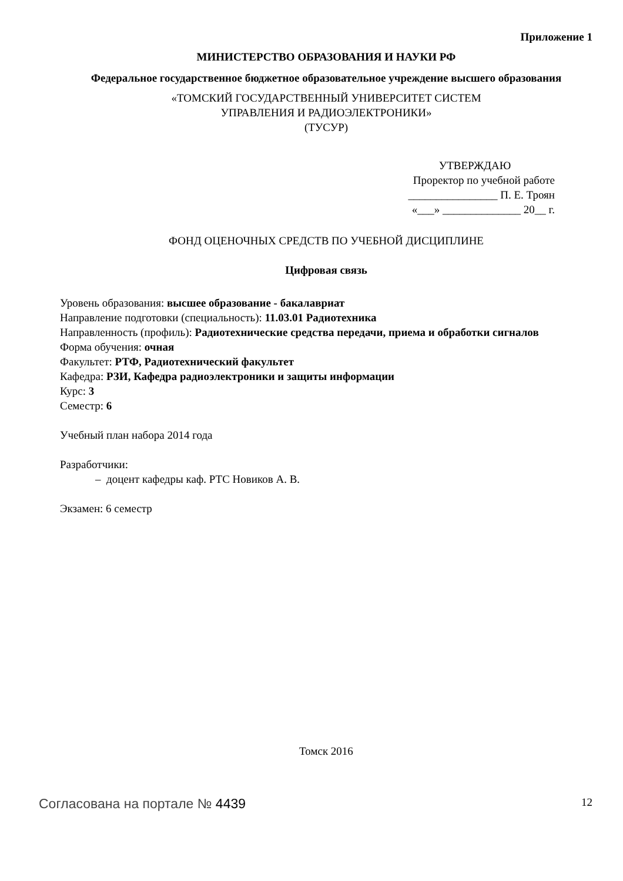Приложение 1
МИНИСТЕРСТВО ОБРАЗОВАНИЯ И НАУКИ РФ
Федеральное государственное бюджетное образовательное учреждение высшего образования
«ТОМСКИЙ ГОСУДАРСТВЕННЫЙ УНИВЕРСИТЕТ СИСТЕМ
УПРАВЛЕНИЯ И РАДИОЭЛЕКТРОНИКИ»
(ТУСУР)
УТВЕРЖДАЮ
Проректор по учебной работе
________________ П. Е. Троян
«___» ______________ 20__ г.
ФОНД ОЦЕНОЧНЫХ СРЕДСТВ ПО УЧЕБНОЙ ДИСЦИПЛИНЕ
Цифровая связь
Уровень образования: высшее образование - бакалавриат
Направление подготовки (специальность): 11.03.01 Радиотехника
Направленность (профиль): Радиотехнические средства передачи, приема и обработки сигналов
Форма обучения: очная
Факультет: РТФ, Радиотехнический факультет
Кафедра: РЗИ, Кафедра радиоэлектроники и защиты информации
Курс: 3
Семестр: 6
Учебный план набора 2014 года
Разработчики:
– доцент кафедры каф. РТС Новиков А. В.
Экзамен: 6 семестр
Томск 2016
Согласована на портале № 4439 12